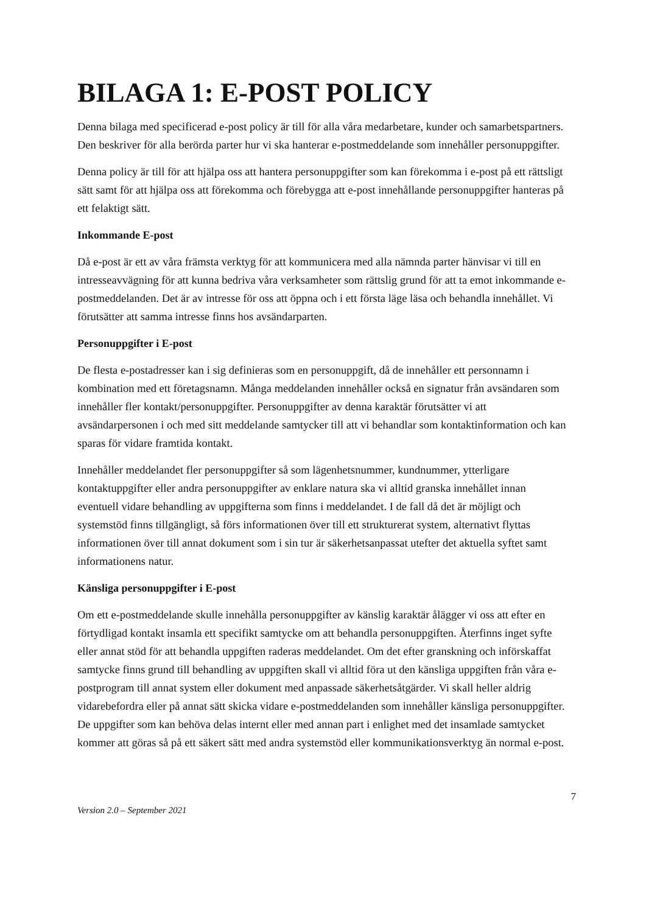BILAGA 1: E-POST POLICY
Denna bilaga med specificerad e-post policy är till för alla våra medarbetare, kunder och samarbetspartners. Den beskriver för alla berörda parter hur vi ska hanterar e-postmeddelande som innehåller personuppgifter.
Denna policy är till för att hjälpa oss att hantera personuppgifter som kan förekomma i e-post på ett rättsligt sätt samt för att hjälpa oss att förekomma och förebygga att e-post innehållande personuppgifter hanteras på ett felaktigt sätt.
Inkommande E-post
Då e-post är ett av våra främsta verktyg för att kommunicera med alla nämnda parter hänvisar vi till en intresseavvägning för att kunna bedriva våra verksamheter som rättslig grund för att ta emot inkommande e-postmeddelanden. Det är av intresse för oss att öppna och i ett första läge läsa och behandla innehållet. Vi förutsätter att samma intresse finns hos avsändarparten.
Personuppgifter i E-post
De flesta e-postadresser kan i sig definieras som en personuppgift, då de innehåller ett personnamn i kombination med ett företagsnamn. Många meddelanden innehåller också en signatur från avsändaren som innehåller fler kontakt/personuppgifter. Personuppgifter av denna karaktär förutsätter vi att avsändarpersonen i och med sitt meddelande samtycker till att vi behandlar som kontaktinformation och kan sparas för vidare framtida kontakt.
Innehåller meddelandet fler personuppgifter så som lägenhetsnummer, kundnummer, ytterligare kontaktuppgifter eller andra personuppgifter av enklare natura ska vi alltid granska innehållet innan eventuell vidare behandling av uppgifterna som finns i meddelandet. I de fall då det är möjligt och systemstöd finns tillgängligt, så förs informationen över till ett strukturerat system, alternativt flyttas informationen över till annat dokument som i sin tur är säkerhetsanpassat utefter det aktuella syftet samt informationens natur.
Känsliga personuppgifter i E-post
Om ett e-postmeddelande skulle innehålla personuppgifter av känslig karaktär ålägger vi oss att efter en förtydligad kontakt insamla ett specifikt samtycke om att behandla personuppgiften. Återfinns inget syfte eller annat stöd för att behandla uppgiften raderas meddelandet. Om det efter granskning och införskaffat samtycke finns grund till behandling av uppgiften skall vi alltid föra ut den känsliga uppgiften från våra e-postprogram till annat system eller dokument med anpassade säkerhetsåtgärder. Vi skall heller aldrig vidarebefordra eller på annat sätt skicka vidare e-postmeddelanden som innehåller känsliga personuppgifter. De uppgifter som kan behöva delas internt eller med annan part i enlighet med det insamlade samtycket kommer att göras så på ett säkert sätt med andra systemstöd eller kommunikationsverktyg än normal e-post.
7
Version 2.0 – September 2021